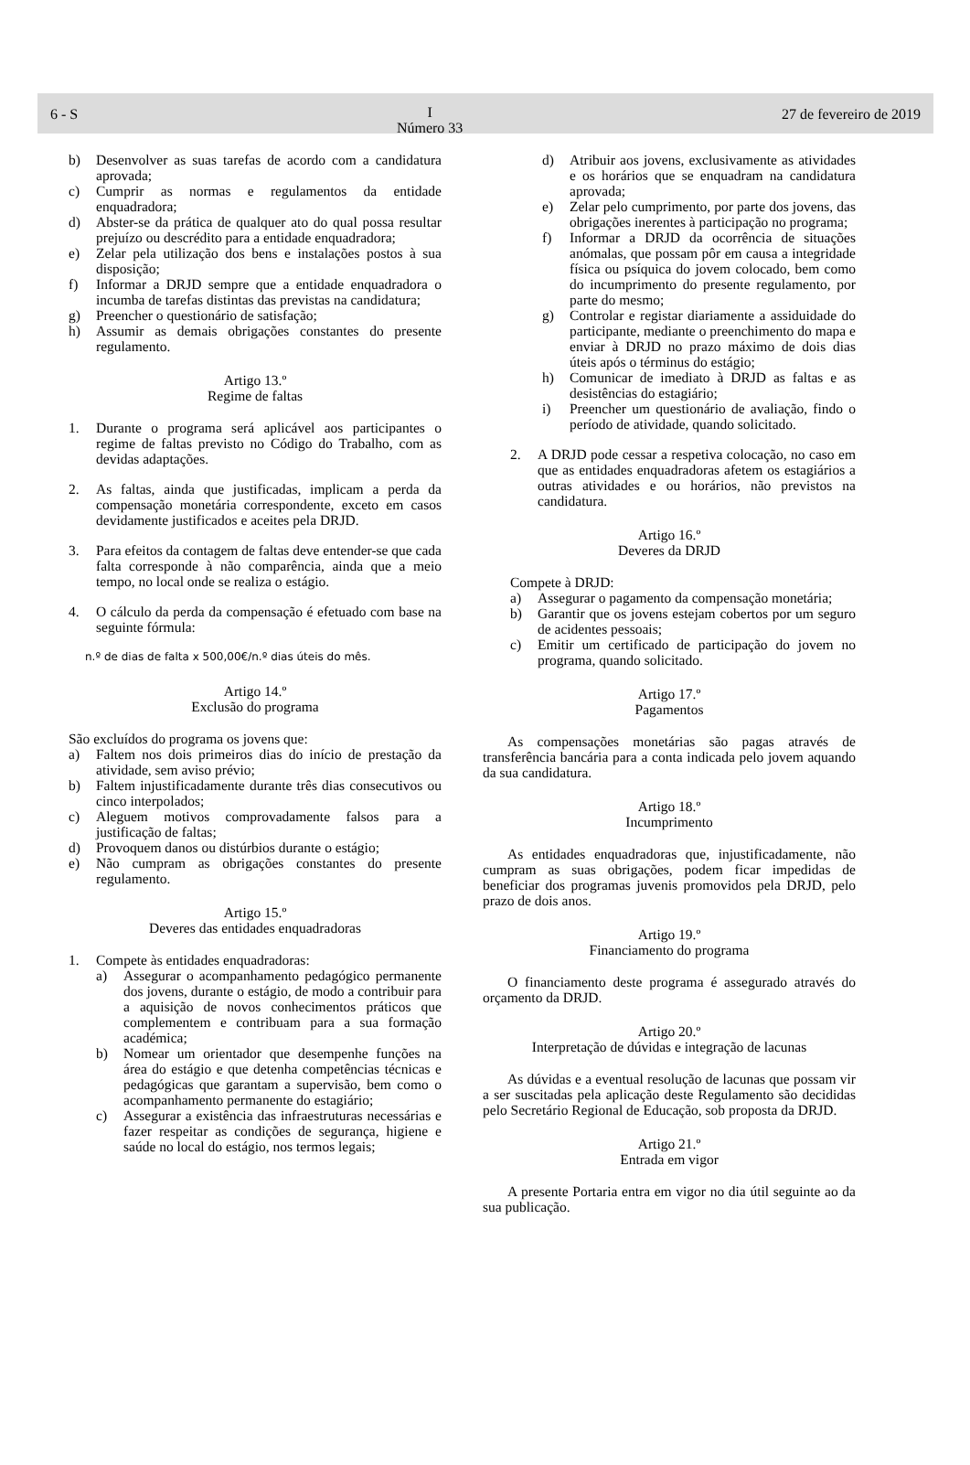6 - S I
Número 33 27 de fevereiro de 2019
b) Desenvolver as suas tarefas de acordo com a candidatura aprovada;
c) Cumprir as normas e regulamentos da entidade enquadradora;
d) Abster-se da prática de qualquer ato do qual possa resultar prejuízo ou descrédito para a entidade enquadradora;
e) Zelar pela utilização dos bens e instalações postos à sua disposição;
f) Informar a DRJD sempre que a entidade enquadradora o incumba de tarefas distintas das previstas na candidatura;
g) Preencher o questionário de satisfação;
h) Assumir as demais obrigações constantes do presente regulamento.
Artigo 13.º
Regime de faltas
1. Durante o programa será aplicável aos participantes o regime de faltas previsto no Código do Trabalho, com as devidas adaptações.
2. As faltas, ainda que justificadas, implicam a perda da compensação monetária correspondente, exceto em casos devidamente justificados e aceites pela DRJD.
3. Para efeitos da contagem de faltas deve entender-se que cada falta corresponde à não comparência, ainda que a meio tempo, no local onde se realiza o estágio.
4. O cálculo da perda da compensação é efetuado com base na seguinte fórmula:
n.º de dias de falta x 500,00€/n.º dias úteis do mês.
Artigo 14.º
Exclusão do programa
São excluídos do programa os jovens que:
a) Faltem nos dois primeiros dias do início de prestação da atividade, sem aviso prévio;
b) Faltem injustificadamente durante três dias consecutivos ou cinco interpolados;
c) Aleguem motivos comprovadamente falsos para a justificação de faltas;
d) Provoquem danos ou distúrbios durante o estágio;
e) Não cumpram as obrigações constantes do presente regulamento.
Artigo 15.º
Deveres das entidades enquadradoras
1. Compete às entidades enquadradoras:
a) Assegurar o acompanhamento pedagógico permanente dos jovens, durante o estágio, de modo a contribuir para a aquisição de novos conhecimentos práticos que complementem e contribuam para a sua formação académica;
b) Nomear um orientador que desempenhe funções na área do estágio e que detenha competências técnicas e pedagógicas que garantam a supervisão, bem como o acompanhamento permanente do estagiário;
c) Assegurar a existência das infraestruturas necessárias e fazer respeitar as condições de segurança, higiene e saúde no local do estágio, nos termos legais;
d) Atribuir aos jovens, exclusivamente as atividades e os horários que se enquadram na candidatura aprovada;
e) Zelar pelo cumprimento, por parte dos jovens, das obrigações inerentes à participação no programa;
f) Informar a DRJD da ocorrência de situações anómalas, que possam pôr em causa a integridade física ou psíquica do jovem colocado, bem como do incumprimento do presente regulamento, por parte do mesmo;
g) Controlar e registar diariamente a assiduidade do participante, mediante o preenchimento do mapa e enviar à DRJD no prazo máximo de dois dias úteis após o términus do estágio;
h) Comunicar de imediato à DRJD as faltas e as desistências do estagiário;
i) Preencher um questionário de avaliação, findo o período de atividade, quando solicitado.
2. A DRJD pode cessar a respetiva colocação, no caso em que as entidades enquadradoras afetem os estagiários a outras atividades e ou horários, não previstos na candidatura.
Artigo 16.º
Deveres da DRJD
Compete à DRJD:
a) Assegurar o pagamento da compensação monetária;
b) Garantir que os jovens estejam cobertos por um seguro de acidentes pessoais;
c) Emitir um certificado de participação do jovem no programa, quando solicitado.
Artigo 17.º
Pagamentos
As compensações monetárias são pagas através de transferência bancária para a conta indicada pelo jovem aquando da sua candidatura.
Artigo 18.º
Incumprimento
As entidades enquadradoras que, injustificadamente, não cumpram as suas obrigações, podem ficar impedidas de beneficiar dos programas juvenis promovidos pela DRJD, pelo prazo de dois anos.
Artigo 19.º
Financiamento do programa
O financiamento deste programa é assegurado através do orçamento da DRJD.
Artigo 20.º
Interpretação de dúvidas e integração de lacunas
As dúvidas e a eventual resolução de lacunas que possam vir a ser suscitadas pela aplicação deste Regulamento são decididas pelo Secretário Regional de Educação, sob proposta da DRJD.
Artigo 21.º
Entrada em vigor
A presente Portaria entra em vigor no dia útil seguinte ao da sua publicação.